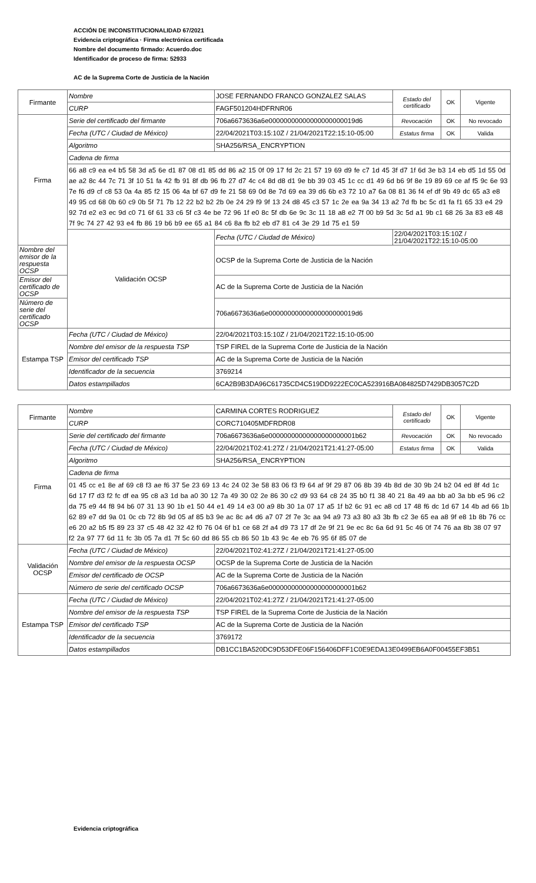ACCIÓN DE INCONSTITUCIONALIDAD 67/2021
Evidencia criptográfica · Firma electrónica certificada
Nombre del documento firmado: Acuerdo.doc
Identificador de proceso de firma: 52933
AC de la Suprema Corte de Justicia de la Nación
| Firmante | Nombre | JOSE FERNANDO FRANCO GONZALEZ SALAS | Estado del certificado | OK | Vigente |
| | CURP | FAGF501204HDFRNR06 | | | |
| Firma | Serie del certificado del firmante | 706a6673636a6e00000000000000000000019d6 | Revocación | OK | No revocado |
| | Fecha (UTC / Ciudad de México) | 22/04/2021T03:15:10Z / 21/04/2021T22:15:10-05:00 | Estatus firma | OK | Valida |
| | Algoritmo | SHA256/RSA_ENCRYPTION | | | |
| | Cadena de firma | | | | |
| | 66 a8 c9 ea e4 b5 58 3d a5 6e d1 87 08 d1 85 dd 86 a2 15 0f 09 17 fd 2c 21 57 19 69 d9 fe c7 1d 45 3f d7 1f 6d 3e b3 14 eb d5 1d 55 0d ae a2 8c 44 7c 71 3f 10 51 fa 42 fb 91 8f db 96 fb 27 d7 4c c4 8d d8 d1 9e bb 39 03 45 1c cc d1 49 6d b6 9f 8e 19 89 69 ce af f5 9c 6e 93 7e f6 d9 cf c8 53 0a 4a 85 f2 15 06 4a bf 67 d9 fe 21 58 69 0d 8e 7d 69 ea 39 d6 6b e3 72 10 a7 6a 08 81 36 f4 ef df 9b 49 dc 65 a3 e8 49 95 cd 68 0b 60 c9 0b 5f 71 7b 12 22 b2 b2 2b 0e 24 29 f9 9f 13 24 d8 45 c3 57 1c 2e ea 9a 34 13 a2 7d fb bc 5c d1 fa f1 65 33 e4 29 92 7d e2 e3 ec 9d c0 71 6f 61 33 c6 5f c3 4e be 72 96 1f e0 8c 5f db 6e 9c 3c 11 18 a8 e2 7f 00 b9 5d 3c 5d a1 9b c1 68 26 3a 83 e8 48 7f 9c 74 27 42 93 e4 fb 86 19 b6 b9 ee 65 a1 84 c6 8a fb b2 eb d7 81 c4 3e 29 1d 75 e1 59 | | | | |
| | Validación OCSP | Fecha (UTC / Ciudad de México) | 22/04/2021T03:15:10Z / 21/04/2021T22:15:10-05:00 | | |
| Nombre del emisor de la respuesta OCSP | | OCSP de la Suprema Corte de Justicia de la Nación | | | |
| Emisor del certificado de OCSP | | AC de la Suprema Corte de Justicia de la Nación | | | |
| Número de serie del certificado OCSP | | 706a6673636a6e00000000000000000000019d6 | | | |
| Estampa TSP | Fecha (UTC / Ciudad de México) | 22/04/2021T03:15:10Z / 21/04/2021T22:15:10-05:00 | | | |
| | Nombre del emisor de la respuesta TSP | TSP FIREL de la Suprema Corte de Justicia de la Nación | | | |
| | Emisor del certificado TSP | AC de la Suprema Corte de Justicia de la Nación | | | |
| | Identificador de la secuencia | 3769214 | | | |
| | Datos estampillados | 6CA2B9B3DA96C61735CD4C519DD9222EC0CA523916BA084825D7429DB3057C2D | | | |
| Firmante | Nombre | CARMINA CORTES RODRIGUEZ | Estado del certificado | OK | Vigente |
| | CURP | CORC710405MDFRDR08 | | | |
| Firma | Serie del certificado del firmante | 706a6673636a6e00000000000000000000001b62 | Revocación | OK | No revocado |
| | Fecha (UTC / Ciudad de México) | 22/04/2021T02:41:27Z / 21/04/2021T21:41:27-05:00 | Estatus firma | OK | Valida |
| | Algoritmo | SHA256/RSA_ENCRYPTION | | | |
| | Cadena de firma | | | | |
| | 01 45 cc e1 8e af 69 c8 f3 ae f6 37 5e 23 69 13 4c 24 02 3e 58 83 06 f3 f9 64 af 9f 29 87 06 8b 39 4b 8d de 30 9b 24 b2 04 ed 8f 4d 1c 6d 17 f7 d3 f2 fc df ea 95 c8 a3 1d ba a0 30 12 7a 49 30 02 2e 86 30 c2 d9 93 64 c8 24 35 b0 f1 38 40 21 8a 49 aa bb a0 3a bb e5 96 c2 da 75 e9 44 f8 94 b6 07 31 13 90 1b e1 50 44 e1 49 14 e3 00 a9 8b 30 1a 07 17 a5 1f b2 6c 91 ec a8 cd 17 48 f6 dc 1d 67 14 4b ad 66 1b 62 89 e7 dd 9a 01 0c cb 72 8b 9d 05 af 85 b3 9e ac 8c a4 d6 a7 07 2f 7e 3c aa 94 a9 73 a3 80 a3 3b fb c2 3e 65 ea a8 9f e8 1b 8b 76 cc e6 20 a2 b5 f5 89 23 37 c5 48 42 32 42 f0 76 04 6f b1 ce 68 2f a4 d9 73 17 df 2e 9f 21 9e ec 8c 6a 6d 91 5c 46 0f 74 76 aa 8b 38 07 97 f2 2a 97 77 6d 11 fc 3b 05 7a d1 7f 5c 60 dd 86 55 cb 86 50 1b 43 9c 4e eb 76 95 6f 85 07 de | | | | |
| Validación OCSP | Fecha (UTC / Ciudad de México) | 22/04/2021T02:41:27Z / 21/04/2021T21:41:27-05:00 | | | |
| | Nombre del emisor de la respuesta OCSP | OCSP de la Suprema Corte de Justicia de la Nación | | | |
| | Emisor del certificado de OCSP | AC de la Suprema Corte de Justicia de la Nación | | | |
| | Número de serie del certificado OCSP | 706a6673636a6e00000000000000000000001b62 | | | |
| Estampa TSP | Fecha (UTC / Ciudad de México) | 22/04/2021T02:41:27Z / 21/04/2021T21:41:27-05:00 | | | |
| | Nombre del emisor de la respuesta TSP | TSP FIREL de la Suprema Corte de Justicia de la Nación | | | |
| | Emisor del certificado TSP | AC de la Suprema Corte de Justicia de la Nación | | | |
| | Identificador de la secuencia | 3769172 | | | |
| | Datos estampillados | DB1CC1BA520DC9D53DFE06F156406DFF1C0E9EDA13E0499EB6A0F00455EF3B51 | | | |
Evidencia criptográfica